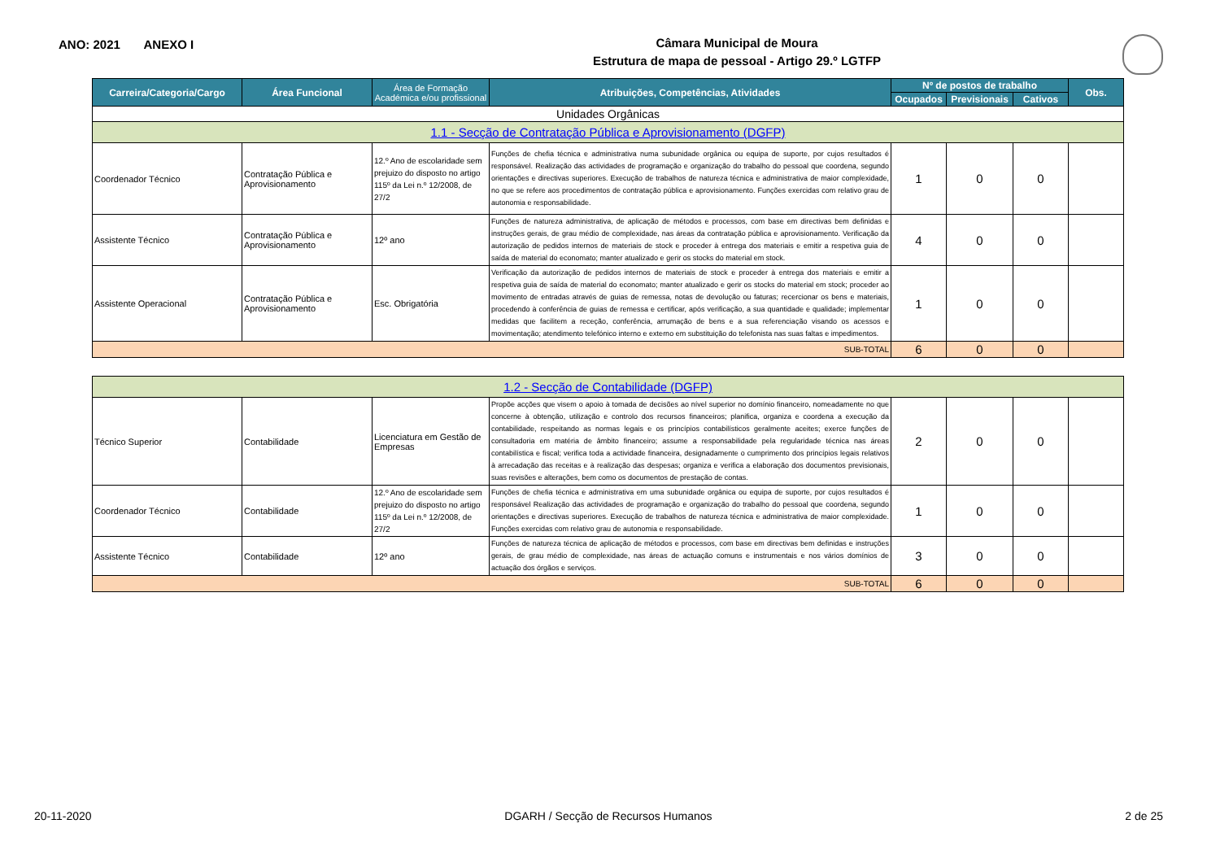ANO: 2021 ANEXO I
Câmara Municipal de Moura
Estrutura de mapa de pessoal - Artigo 29.º LGTFP
| Carreira/Categoria/Cargo | Área Funcional | Área de Formação Académica e/ou profissional | Atribuições, Competências, Atividades | Nº de postos de trabalho | | | Obs. |
| --- | --- | --- | --- | --- | --- | --- | --- |
| | | | | Ocupados | Previsionais | Cativos | |
| Unidades Orgânicas | | | | | | | |
| 1.1 - Secção de Contratação Pública e Aprovisionamento (DGFP) | | | | | | | |
| Coordenador Técnico | Contratação Pública e Aprovisionamento | 12.º Ano de escolaridade sem prejuizo do disposto no artigo 115º da Lei n.º 12/2008, de 27/2 | Funções de chefia técnica e administrativa numa subunidade orgânica ou equipa de suporte, por cujos resultados é responsável. Realização das actividades de programação e organização do trabalho do pessoal que coordena, segundo orientações e directivas superiores. Execução de trabalhos de natureza técnica e administrativa de maior complexidade, no que se refere aos procedimentos de contratação pública e aprovisionamento. Funções exercidas com relativo grau de autonomia e responsabilidade. | 1 | 0 | 0 | |
| Assistente Técnico | Contratação Pública e Aprovisionamento | 12º ano | Funções de natureza administrativa, de aplicação de métodos e processos, com base em directivas bem definidas e instruções gerais, de grau médio de complexidade, nas áreas da contratação pública e aprovisionamento. Verificação da autorização de pedidos internos de materiais de stock e proceder à entrega dos materiais e emitir a respetiva guia de saída de material do economato; manter atualizado e gerir os stocks do material em stock. | 4 | 0 | 0 | |
| Assistente Operacional | Contratação Pública e Aprovisionamento | Esc. Obrigatória | Verificação da autorização de pedidos internos de materiais de stock e proceder à entrega dos materiais e emitir a respetiva guia de saída de material do economato; manter atualizado e gerir os stocks do material em stock; proceder ao movimento de entradas através de guias de remessa, notas de devolução ou faturas; recercionar os bens e materiais, procedendo à conferência de guias de remessa e certificar, após verificação, a sua quantidade e qualidade; implementar medidas que facilitem a receção, conferência, arrumação de bens e a sua referenciação visando os acessos e movimentação; atendimento telefónico interno e externo em substituição do telefonista nas suas faltas e impedimentos. | 1 | 0 | 0 | |
| SUB-TOTAL | | | | 6 | 0 | 0 | |
| 1.2 - Secção de Contabilidade (DGFP) | | | | | | | |
| Técnico Superior | Contabilidade | Licenciatura em Gestão de Empresas | Propõe acções que visem o apoio à tomada de decisões ao nível superior no domínio financeiro, nomeadamente no que concerne à obtenção, utilização e controlo dos recursos financeiros; planifica, organiza e coordena a execução da contabilidade, respeitando as normas legais e os princípios contabilísticos geralmente aceites; exerce funções de consultadoria em matéria de âmbito financeiro; assume a responsabilidade pela regularidade técnica nas áreas contabilística e fiscal; verifica toda a actividade financeira, designadamente o cumprimento dos princípios legais relativos à arrecadação das receitas e à realização das despesas; organiza e verifica a elaboração dos documentos previsionais, suas revisões e alterações, bem como os documentos de prestação de contas. | 2 | 0 | 0 | |
| Coordenador Técnico | Contabilidade | 12.º Ano de escolaridade sem prejuizo do disposto no artigo 115º da Lei n.º 12/2008, de 27/2 | Funções de chefia técnica e administrativa em uma subunidade orgânica ou equipa de suporte, por cujos resultados é responsável Realização das actividades de programação e organização do trabalho do pessoal que coordena, segundo orientações e directivas superiores. Execução de trabalhos de natureza técnica e administrativa de maior complexidade. Funções exercidas com relativo grau de autonomia e responsabilidade. | 1 | 0 | 0 | |
| Assistente Técnico | Contabilidade | 12º ano | Funções de natureza técnica de aplicação de métodos e processos, com base em directivas bem definidas e instruções gerais, de grau médio de complexidade, nas áreas de actuação comuns e instrumentais e nos vários domínios de actuação dos órgãos e serviços. | 3 | 0 | 0 | |
| SUB-TOTAL | | | | 6 | 0 | 0 | |
20-11-2020 DGARH / Secção de Recursos Humanos 2 de 25